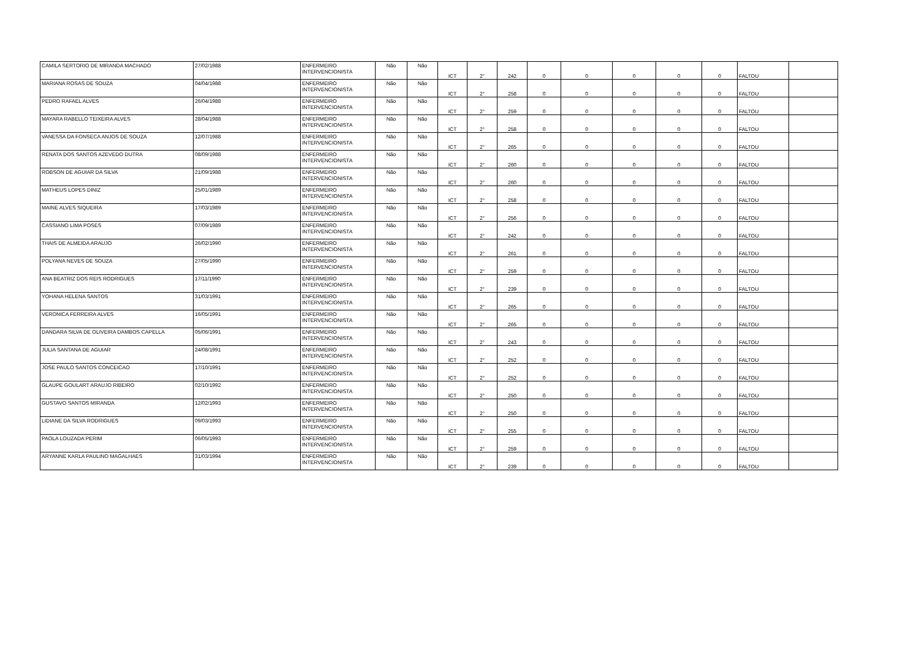| CAMILA SERTORIO DE MIRANDA MACHADO | 27/02/1988 | ENFERMEIRO INTERVENCIONISTA | Não | Não | ICT | 2° | 242 | 0 | 0 | 0 | 0 | 0 | FALTOU | |
| MARIANA ROSAS DE SOUZA | 04/04/1988 | ENFERMEIRO INTERVENCIONISTA | Não | Não | ICT | 2° | 258 | 0 | 0 | 0 | 0 | 0 | FALTOU | |
| PEDRO RAFAEL ALVES | 26/04/1988 | ENFERMEIRO INTERVENCIONISTA | Não | Não | ICT | 2° | 259 | 0 | 0 | 0 | 0 | 0 | FALTOU | |
| MAYARA RABELLO TEIXEIRA ALVES | 28/04/1988 | ENFERMEIRO INTERVENCIONISTA | Não | Não | ICT | 2° | 258 | 0 | 0 | 0 | 0 | 0 | FALTOU | |
| VANESSA DA FONSECA ANJOS DE SOUZA | 12/07/1988 | ENFERMEIRO INTERVENCIONISTA | Não | Não | ICT | 2° | 265 | 0 | 0 | 0 | 0 | 0 | FALTOU | |
| RENATA DOS SANTOS AZEVEDO DUTRA | 08/09/1988 | ENFERMEIRO INTERVENCIONISTA | Não | Não | ICT | 2° | 260 | 0 | 0 | 0 | 0 | 0 | FALTOU | |
| ROBSON DE AGUIAR DA SILVA | 21/09/1988 | ENFERMEIRO INTERVENCIONISTA | Não | Não | ICT | 2° | 260 | 0 | 0 | 0 | 0 | 0 | FALTOU | |
| MATHEUS LOPES DINIZ | 25/01/1989 | ENFERMEIRO INTERVENCIONISTA | Não | Não | ICT | 2° | 258 | 0 | 0 | 0 | 0 | 0 | FALTOU | |
| MAINE ALVES SIQUEIRA | 17/03/1989 | ENFERMEIRO INTERVENCIONISTA | Não | Não | ICT | 2° | 256 | 0 | 0 | 0 | 0 | 0 | FALTOU | |
| CASSIANO LIMA POSES | 07/09/1989 | ENFERMEIRO INTERVENCIONISTA | Não | Não | ICT | 2° | 242 | 0 | 0 | 0 | 0 | 0 | FALTOU | |
| THAIS DE ALMEIDA ARAUJO | 26/02/1990 | ENFERMEIRO INTERVENCIONISTA | Não | Não | ICT | 2° | 261 | 0 | 0 | 0 | 0 | 0 | FALTOU | |
| POLYANA NEVES DE SOUZA | 27/05/1990 | ENFERMEIRO INTERVENCIONISTA | Não | Não | ICT | 2° | 259 | 0 | 0 | 0 | 0 | 0 | FALTOU | |
| ANA BEATRIZ DOS REIS RODRIGUES | 17/11/1990 | ENFERMEIRO INTERVENCIONISTA | Não | Não | ICT | 2° | 239 | 0 | 0 | 0 | 0 | 0 | FALTOU | |
| YOHANA HELENA SANTOS | 31/03/1991 | ENFERMEIRO INTERVENCIONISTA | Não | Não | ICT | 2° | 265 | 0 | 0 | 0 | 0 | 0 | FALTOU | |
| VERONICA FERREIRA ALVES | 16/05/1991 | ENFERMEIRO INTERVENCIONISTA | Não | Não | ICT | 2° | 265 | 0 | 0 | 0 | 0 | 0 | FALTOU | |
| DANDARA SILVA DE OLIVEIRA DAMBOS CAPELLA | 05/06/1991 | ENFERMEIRO INTERVENCIONISTA | Não | Não | ICT | 2° | 243 | 0 | 0 | 0 | 0 | 0 | FALTOU | |
| JULIA SANTANA DE AGUIAR | 24/08/1991 | ENFERMEIRO INTERVENCIONISTA | Não | Não | ICT | 2° | 252 | 0 | 0 | 0 | 0 | 0 | FALTOU | |
| JOSE PAULO SANTOS CONCEICAO | 17/10/1991 | ENFERMEIRO INTERVENCIONISTA | Não | Não | ICT | 2° | 252 | 0 | 0 | 0 | 0 | 0 | FALTOU | |
| GLAUPE GOULART ARAUJO RIBEIRO | 02/10/1992 | ENFERMEIRO INTERVENCIONISTA | Não | Não | ICT | 2° | 250 | 0 | 0 | 0 | 0 | 0 | FALTOU | |
| GUSTAVO SANTOS MIRANDA | 12/02/1993 | ENFERMEIRO INTERVENCIONISTA | Não | Não | ICT | 2° | 250 | 0 | 0 | 0 | 0 | 0 | FALTOU | |
| LIDIANE DA SILVA RODRIGUES | 09/03/1993 | ENFERMEIRO INTERVENCIONISTA | Não | Não | ICT | 2° | 255 | 0 | 0 | 0 | 0 | 0 | FALTOU | |
| PAOLA LOUZADA PERIM | 06/05/1993 | ENFERMEIRO INTERVENCIONISTA | Não | Não | ICT | 2° | 259 | 0 | 0 | 0 | 0 | 0 | FALTOU | |
| ARYANNE KARLA PAULINO MAGALHAES | 31/03/1994 | ENFERMEIRO INTERVENCIONISTA | Não | Não | ICT | 2° | 239 | 0 | 0 | 0 | 0 | 0 | FALTOU | |